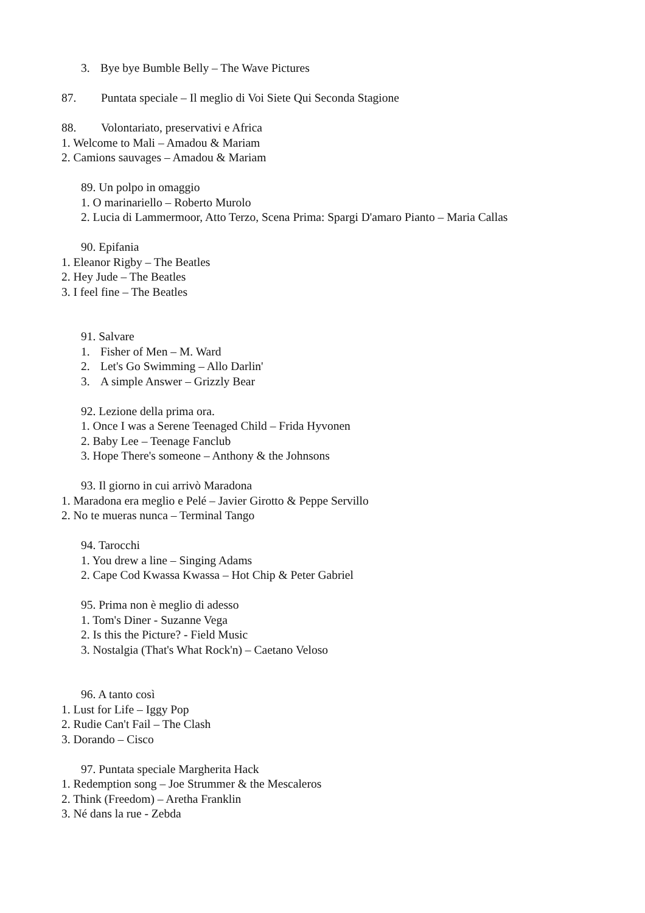3. Bye bye Bumble Belly – The Wave Pictures
87. Puntata speciale – Il meglio di Voi Siete Qui Seconda Stagione
88. Volontariato, preservativi e Africa
1. Welcome to Mali – Amadou & Mariam
2. Camions sauvages – Amadou & Mariam
89. Un polpo in omaggio
1. O marinariello – Roberto Murolo
2. Lucia di Lammermoor, Atto Terzo, Scena Prima: Spargi D'amaro Pianto – Maria Callas
90. Epifania
1. Eleanor Rigby – The Beatles
2. Hey Jude – The Beatles
3. I feel fine – The Beatles
91. Salvare
1. Fisher of Men – M. Ward
2. Let's Go Swimming – Allo Darlin'
3. A simple Answer – Grizzly Bear
92. Lezione della prima ora.
1. Once I was a Serene Teenaged Child – Frida Hyvonen
2. Baby Lee – Teenage Fanclub
3. Hope There's someone – Anthony & the Johnsons
93. Il giorno in cui arrivò Maradona
1. Maradona era meglio e Pelé – Javier Girotto & Peppe Servillo
2. No te mueras nunca – Terminal Tango
94. Tarocchi
1. You drew a line – Singing Adams
2. Cape Cod Kwassa Kwassa – Hot Chip & Peter Gabriel
95. Prima non è meglio di adesso
1. Tom's Diner - Suzanne Vega
2. Is this the Picture? - Field Music
3. Nostalgia (That's What Rock'n) – Caetano Veloso
96. A tanto così
1. Lust for Life – Iggy Pop
2. Rudie Can't Fail – The Clash
3. Dorando – Cisco
97. Puntata speciale Margherita Hack
1. Redemption song – Joe Strummer & the Mescaleros
2. Think (Freedom) – Aretha Franklin
3. Né dans la rue - Zebda